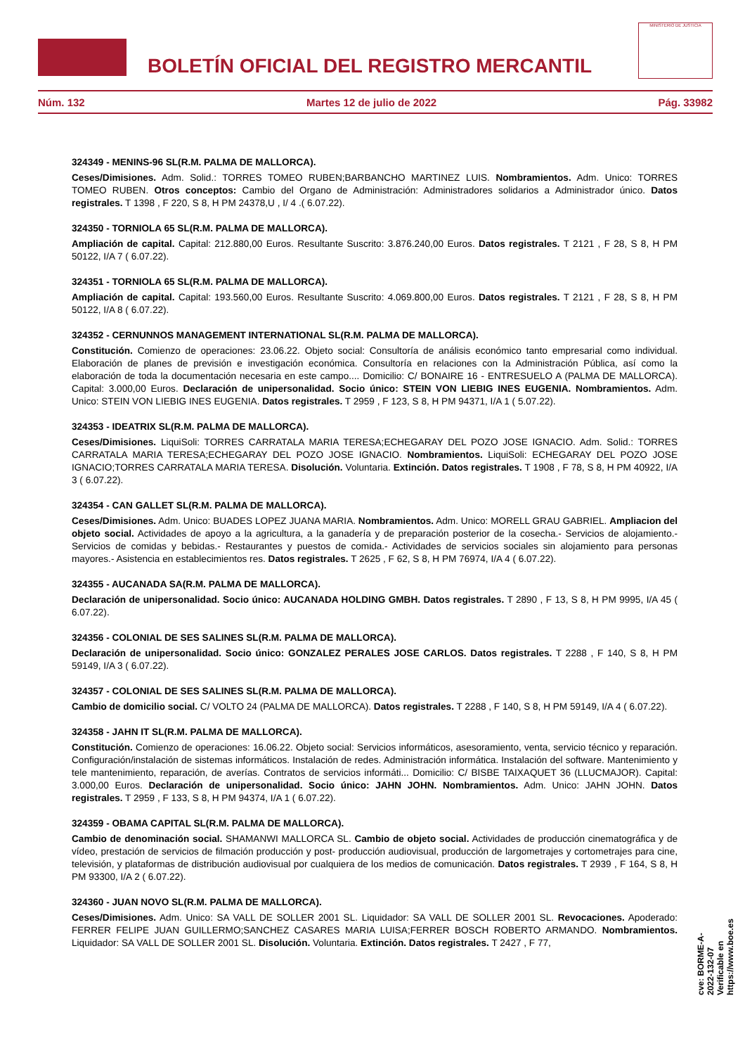BOLETÍN OFICIAL DEL REGISTRO MERCANTIL
MINISTERIO DE JUSTICIA
Núm. 132 Martes 12 de julio de 2022 Pág. 33982
324349 - MENINS-96 SL(R.M. PALMA DE MALLORCA).
Ceses/Dimisiones. Adm. Solid.: TORRES TOMEO RUBEN;BARBANCHO MARTINEZ LUIS. Nombramientos. Adm. Unico: TORRES TOMEO RUBEN. Otros conceptos: Cambio del Organo de Administración: Administradores solidarios a Administrador único. Datos registrales. T 1398 , F 220, S 8, H PM 24378,U , I/ 4 .( 6.07.22).
324350 - TORNIOLA 65 SL(R.M. PALMA DE MALLORCA).
Ampliación de capital. Capital: 212.880,00 Euros. Resultante Suscrito: 3.876.240,00 Euros. Datos registrales. T 2121 , F 28, S 8, H PM 50122, I/A 7 ( 6.07.22).
324351 - TORNIOLA 65 SL(R.M. PALMA DE MALLORCA).
Ampliación de capital. Capital: 193.560,00 Euros. Resultante Suscrito: 4.069.800,00 Euros. Datos registrales. T 2121 , F 28, S 8, H PM 50122, I/A 8 ( 6.07.22).
324352 - CERNUNNOS MANAGEMENT INTERNATIONAL SL(R.M. PALMA DE MALLORCA).
Constitución. Comienzo de operaciones: 23.06.22. Objeto social: Consultoría de análisis económico tanto empresarial como individual. Elaboración de planes de previsión e investigación económica. Consultoría en relaciones con la Administración Pública, así como la elaboración de toda la documentación necesaria en este campo.... Domicilio: C/ BONAIRE 16 - ENTRESUELO A (PALMA DE MALLORCA). Capital: 3.000,00 Euros. Declaración de unipersonalidad. Socio único: STEIN VON LIEBIG INES EUGENIA. Nombramientos. Adm. Unico: STEIN VON LIEBIG INES EUGENIA. Datos registrales. T 2959 , F 123, S 8, H PM 94371, I/A 1 ( 5.07.22).
324353 - IDEATRIX SL(R.M. PALMA DE MALLORCA).
Ceses/Dimisiones. LiquiSoli: TORRES CARRATALA MARIA TERESA;ECHEGARAY DEL POZO JOSE IGNACIO. Adm. Solid.: TORRES CARRATALA MARIA TERESA;ECHEGARAY DEL POZO JOSE IGNACIO. Nombramientos. LiquiSoli: ECHEGARAY DEL POZO JOSE IGNACIO;TORRES CARRATALA MARIA TERESA. Disolución. Voluntaria. Extinción. Datos registrales. T 1908 , F 78, S 8, H PM 40922, I/A 3 ( 6.07.22).
324354 - CAN GALLET SL(R.M. PALMA DE MALLORCA).
Ceses/Dimisiones. Adm. Unico: BUADES LOPEZ JUANA MARIA. Nombramientos. Adm. Unico: MORELL GRAU GABRIEL. Ampliacion del objeto social. Actividades de apoyo a la agricultura, a la ganadería y de preparación posterior de la cosecha.- Servicios de alojamiento.- Servicios de comidas y bebidas.- Restaurantes y puestos de comida.- Actividades de servicios sociales sin alojamiento para personas mayores.- Asistencia en establecimientos res. Datos registrales. T 2625 , F 62, S 8, H PM 76974, I/A 4 ( 6.07.22).
324355 - AUCANADA SA(R.M. PALMA DE MALLORCA).
Declaración de unipersonalidad. Socio único: AUCANADA HOLDING GMBH. Datos registrales. T 2890 , F 13, S 8, H PM 9995, I/A 45 ( 6.07.22).
324356 - COLONIAL DE SES SALINES SL(R.M. PALMA DE MALLORCA).
Declaración de unipersonalidad. Socio único: GONZALEZ PERALES JOSE CARLOS. Datos registrales. T 2288 , F 140, S 8, H PM 59149, I/A 3 ( 6.07.22).
324357 - COLONIAL DE SES SALINES SL(R.M. PALMA DE MALLORCA).
Cambio de domicilio social. C/ VOLTO 24 (PALMA DE MALLORCA). Datos registrales. T 2288 , F 140, S 8, H PM 59149, I/A 4 ( 6.07.22).
324358 - JAHN IT SL(R.M. PALMA DE MALLORCA).
Constitución. Comienzo de operaciones: 16.06.22. Objeto social: Servicios informáticos, asesoramiento, venta, servicio técnico y reparación. Configuración/instalación de sistemas informáticos. Instalación de redes. Administración informática. Instalación del software. Mantenimiento y tele mantenimiento, reparación, de averías. Contratos de servicios informáti... Domicilio: C/ BISBE TAIXAQUET 36 (LLUCMAJOR). Capital: 3.000,00 Euros. Declaración de unipersonalidad. Socio único: JAHN JOHN. Nombramientos. Adm. Unico: JAHN JOHN. Datos registrales. T 2959 , F 133, S 8, H PM 94374, I/A 1 ( 6.07.22).
324359 - OBAMA CAPITAL SL(R.M. PALMA DE MALLORCA).
Cambio de denominación social. SHAMANWI MALLORCA SL. Cambio de objeto social. Actividades de producción cinematográfica y de vídeo, prestación de servicios de filmación producción y post- producción audiovisual, producción de largometrajes y cortometrajes para cine, televisión, y plataformas de distribución audiovisual por cualquiera de los medios de comunicación. Datos registrales. T 2939 , F 164, S 8, H PM 93300, I/A 2 ( 6.07.22).
324360 - JUAN NOVO SL(R.M. PALMA DE MALLORCA).
Ceses/Dimisiones. Adm. Unico: SA VALL DE SOLLER 2001 SL. Liquidador: SA VALL DE SOLLER 2001 SL. Revocaciones. Apoderado: FERRER FELIPE JUAN GUILLERMO;SANCHEZ CASARES MARIA LUISA;FERRER BOSCH ROBERTO ARMANDO. Nombramientos. Liquidador: SA VALL DE SOLLER 2001 SL. Disolución. Voluntaria. Extinción. Datos registrales. T 2427 , F 77,
cve: BORME-A-2022-132-07
Verificable en https://www.boe.es